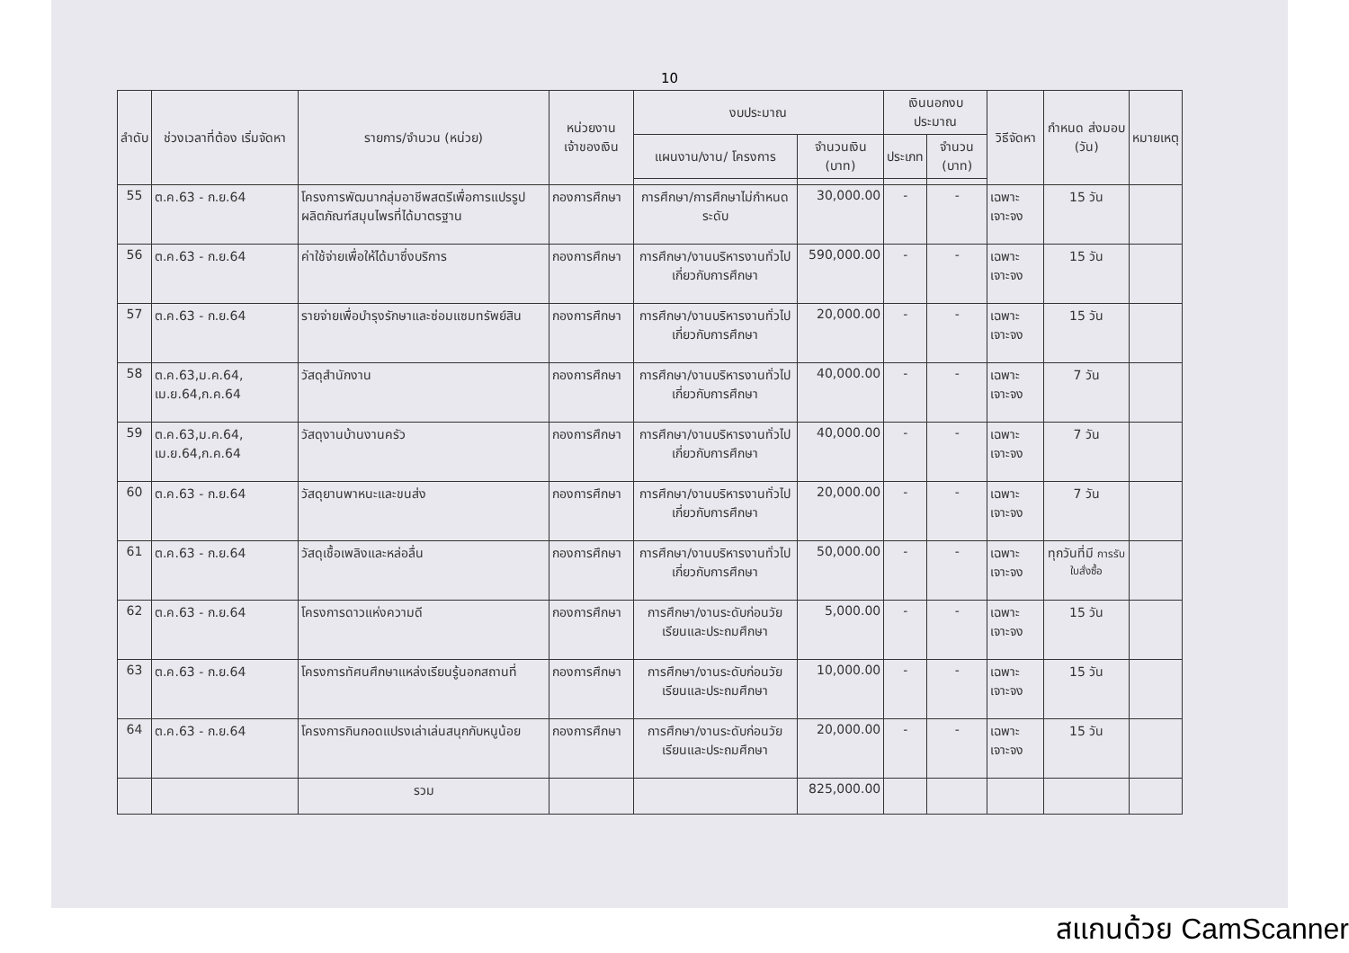10
| ลำดับ | ช่วงเวลาที่ต้อง เริ่มจัดหา | รายการ/จำนวน (หน่วย) | หน่วยงาน เจ้าของเงิน | งบประมาณ | | เงินนอกงบประมาณ | | วิธีจัดหา | กำหนด ส่งมอบ (วัน) | หมายเหตุ |
| --- | --- | --- | --- | --- | --- | --- | --- | --- | --- | --- |
| | | | | แผนงาน/งาน/ โครงการ | จำนวนเงิน (บาท) | ประเภท | จำนวน (บาท) | | | |
| 55 | ต.ค.63 - ก.ย.64 | โครงการพัฒนากลุ่มอาชีพสตรีเพื่อการแปรรูปผลิตภัณฑ์สมุนไพรที่ได้มาตรฐาน | กองการศึกษา | การศึกษา/การศึกษาไม่กำหนดระดับ | 30,000.00 | - | - | เฉพาะเจาะจง | 15 วัน | |
| 56 | ต.ค.63 - ก.ย.64 | ค่าใช้จ่ายเพื่อให้ได้มาซึ่งบริการ | กองการศึกษา | การศึกษา/งานบริหารงานทั่วไปเกี่ยวกับการศึกษา | 590,000.00 | - | - | เฉพาะเจาะจง | 15 วัน | |
| 57 | ต.ค.63 - ก.ย.64 | รายจ่ายเพื่อบำรุงรักษาและซ่อมแซมทรัพย์สิน | กองการศึกษา | การศึกษา/งานบริหารงานทั่วไปเกี่ยวกับการศึกษา | 20,000.00 | - | - | เฉพาะเจาะจง | 15 วัน | |
| 58 | ต.ค.63,ม.ค.64, เม.ย.64,ก.ค.64 | วัสดุสำนักงาน | กองการศึกษา | การศึกษา/งานบริหารงานทั่วไปเกี่ยวกับการศึกษา | 40,000.00 | - | - | เฉพาะเจาะจง | 7 วัน | |
| 59 | ต.ค.63,ม.ค.64, เม.ย.64,ก.ค.64 | วัสดุงานบ้านงานครัว | กองการศึกษา | การศึกษา/งานบริหารงานทั่วไปเกี่ยวกับการศึกษา | 40,000.00 | - | - | เฉพาะเจาะจง | 7 วัน | |
| 60 | ต.ค.63 - ก.ย.64 | วัสดุยานพาหนะและขนส่ง | กองการศึกษา | การศึกษา/งานบริหารงานทั่วไปเกี่ยวกับการศึกษา | 20,000.00 | - | - | เฉพาะเจาะจง | 7 วัน | |
| 61 | ต.ค.63 - ก.ย.64 | วัสดุเชื้อเพลิงและหล่อลื่น | กองการศึกษา | การศึกษา/งานบริหารงานทั่วไปเกี่ยวกับการศึกษา | 50,000.00 | - | - | เฉพาะเจาะจง | ทุกวันที่มี การรับใบสั่งซื้อ | |
| 62 | ต.ค.63 - ก.ย.64 | โครงการดาวแห่งความดี | กองการศึกษา | การศึกษา/งานระดับก่อนวัยเรียนและประถมศึกษา | 5,000.00 | - | - | เฉพาะเจาะจง | 15 วัน | |
| 63 | ต.ค.63 - ก.ย.64 | โครงการทัศนศึกษาแหล่งเรียนรู้นอกสถานที่ | กองการศึกษา | การศึกษา/งานระดับก่อนวัยเรียนและประถมศึกษา | 10,000.00 | - | - | เฉพาะเจาะจง | 15 วัน | |
| 64 | ต.ค.63 - ก.ย.64 | โครงการกินกอดแปรงเล่าเล่นสนุกกับหนูน้อย | กองการศึกษา | การศึกษา/งานระดับก่อนวัยเรียนและประถมศึกษา | 20,000.00 | - | - | เฉพาะเจาะจง | 15 วัน | |
| | | รวม | | | 825,000.00 | | | | | |
สแกนด้วย CamScanner